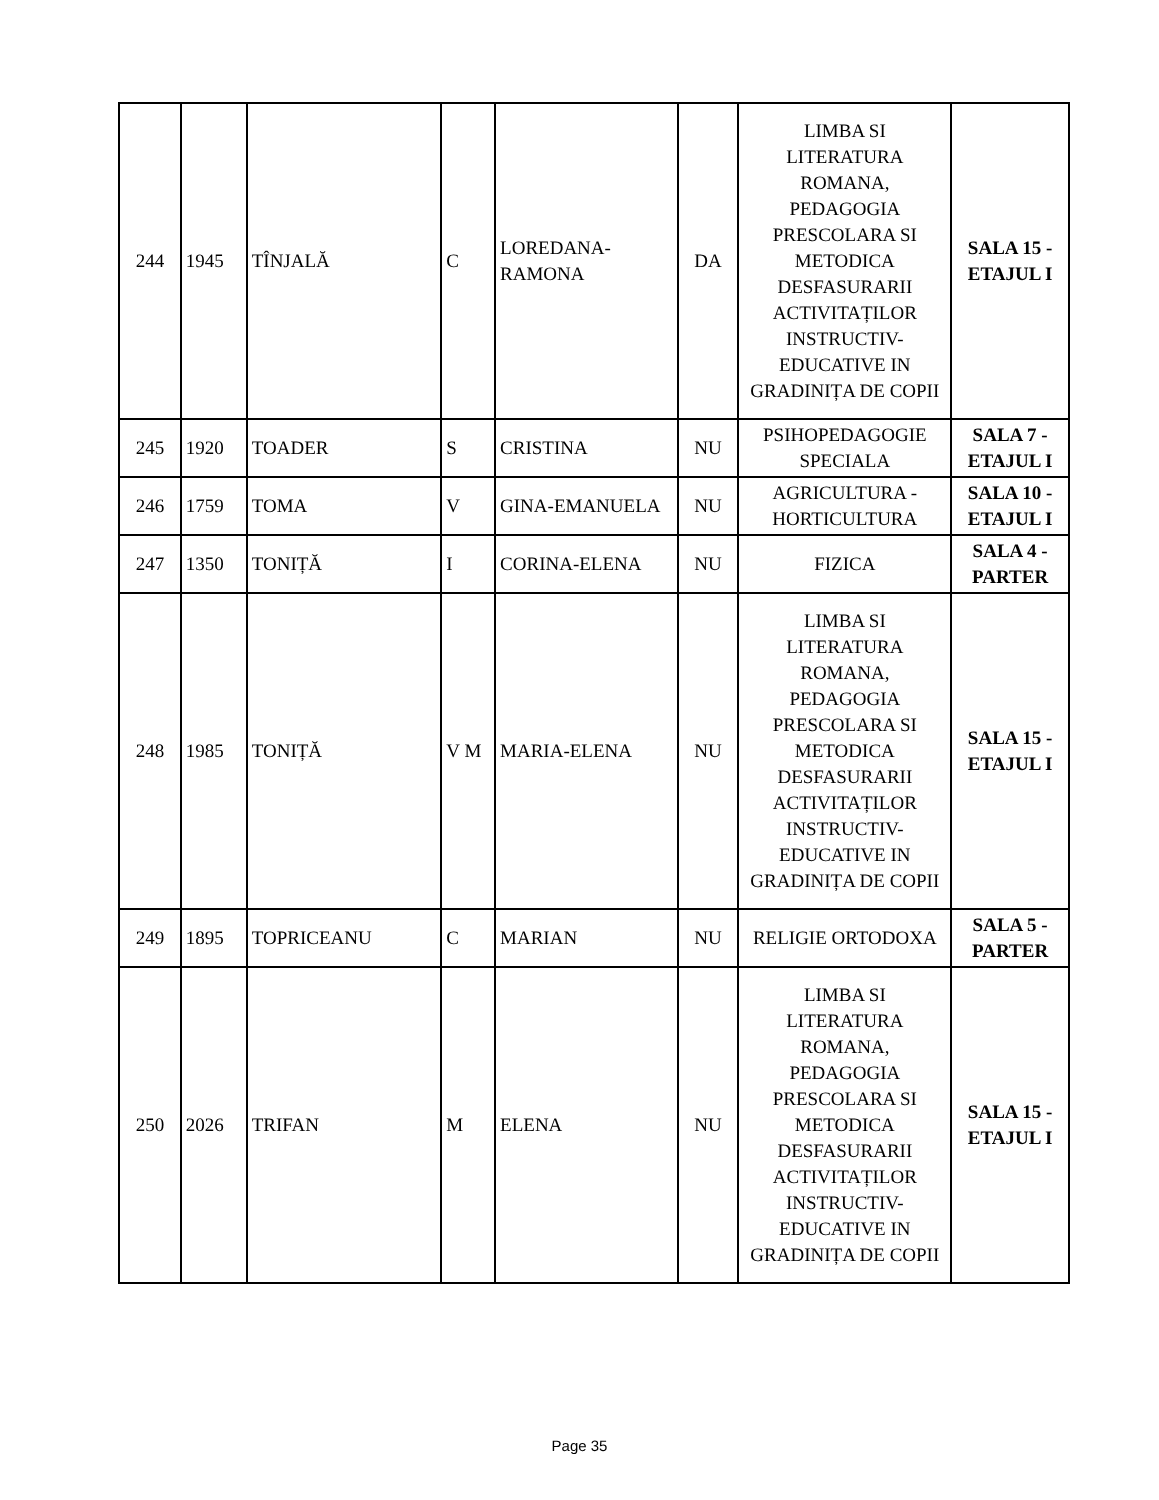| 244 | 1945 | TÎNJALĂ | C | LOREDANA-RAMONA | DA | LIMBA SI LITERATURA ROMANA, PEDAGOGIA PRESCOLARA SI METODICA DESFASURARII ACTIVITAȚILOR INSTRUCTIV-EDUCATIVE IN GRADINIȚA DE COPII | SALA 15 - ETAJUL I |
| 245 | 1920 | TOADER | S | CRISTINA | NU | PSIHOPEDAGOGIE SPECIALA | SALA 7 - ETAJUL I |
| 246 | 1759 | TOMA | V | GINA-EMANUELA | NU | AGRICULTURA - HORTICULTURA | SALA 10 - ETAJUL I |
| 247 | 1350 | TONIȚĂ | I | CORINA-ELENA | NU | FIZICA | SALA 4 - PARTER |
| 248 | 1985 | TONIȚĂ | V M | MARIA-ELENA | NU | LIMBA SI LITERATURA ROMANA, PEDAGOGIA PRESCOLARA SI METODICA DESFASURARII ACTIVITAȚILOR INSTRUCTIV-EDUCATIVE IN GRADINIȚA DE COPII | SALA 15 - ETAJUL I |
| 249 | 1895 | TOPRICEANU | C | MARIAN | NU | RELIGIE ORTODOXA | SALA 5 - PARTER |
| 250 | 2026 | TRIFAN | M | ELENA | NU | LIMBA SI LITERATURA ROMANA, PEDAGOGIA PRESCOLARA SI METODICA DESFASURARII ACTIVITAȚILOR INSTRUCTIV-EDUCATIVE IN GRADINIȚA DE COPII | SALA 15 - ETAJUL I |
Page 35